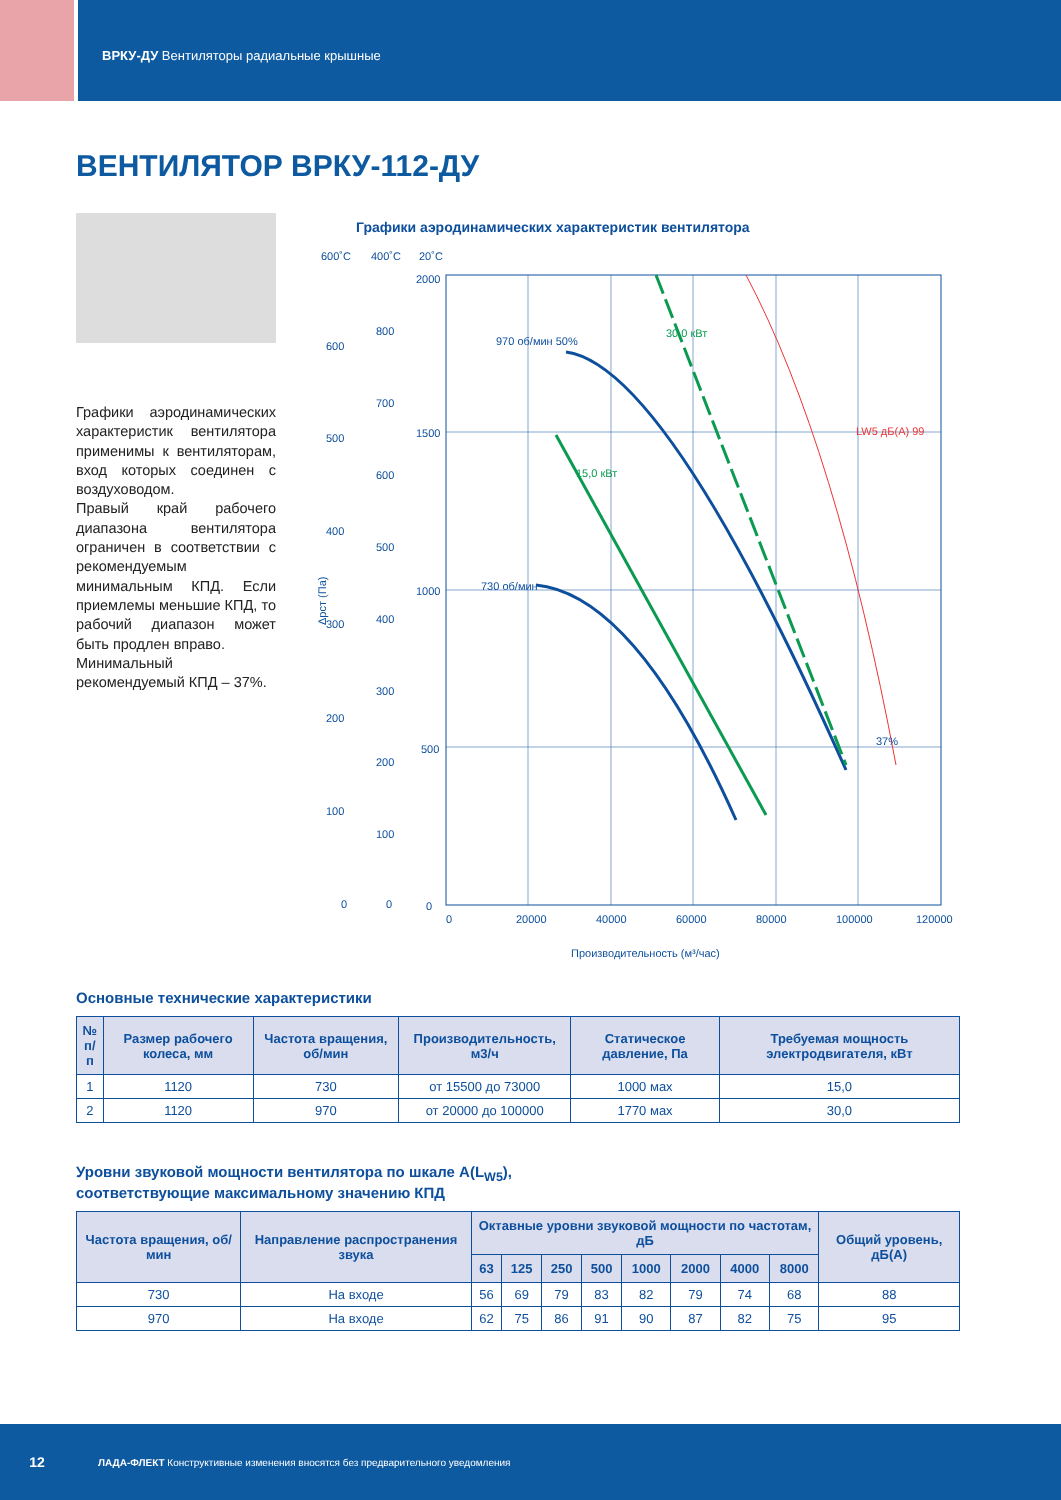ВРКУ-ДУ Вентиляторы радиальные крышные
ВЕНТИЛЯТОР ВРКУ-112-ДУ
Графики аэродинамических характеристик вентилятора применимы к вентиляторам, вход которых соединен с воздуховодом.
Правый край рабочего диапазона вентилятора ограничен в соответствии с рекомендуемым минимальным КПД. Если приемлемы меньшие КПД, то рабочий диапазон может быть продлен вправо.
Минимальный рекомендуемый КПД – 37%.
Графики аэродинамических характеристик вентилятора
600˚C
400˚C
20˚C
2000
1500
1000
500
0
0
20000
40000
60000
80000
100000
120000
600
500
400
300
200
100
0
800
700
600
500
400
300
200
100
0
Δpст (Па)
970 об/мин 50%
730 об/мин
30,0 кВт
15,0 кВт
37%
LW5 дБ(А) 99
Производительность (м³/час)
Основные технические характеристики
| № п/п | Размер рабочего колеса, мм | Частота вращения, об/мин | Производительность, м3/ч | Статическое давление, Па | Требуемая мощность электродвигателя, кВт |
| --- | --- | --- | --- | --- | --- |
| 1 | 1120 | 730 | от 15500 до 73000 | 1000 мах | 15,0 |
| 2 | 1120 | 970 | от 20000 до 100000 | 1770 мах | 30,0 |
Уровни звуковой мощности вентилятора по шкале А(L<sub>W5</sub>),
соответствующие максимальному значению КПД
| Частота вращения, об/мин | Направление распространения звука | Октавные уровни звуковой мощности по частотам, дБ | | | | | | | | Общий уровень, дБ(А) |
| --- | --- | --- | --- | --- | --- | --- | --- | --- | --- | --- |
| | | 63 | 125 | 250 | 500 | 1000 | 2000 | 4000 | 8000 | |
| 730 | На входе | 56 | 69 | 79 | 83 | 82 | 79 | 74 | 68 | 88 |
| 970 | На входе | 62 | 75 | 86 | 91 | 90 | 87 | 82 | 75 | 95 |
12 ЛАДА-ФЛЕКТ Конструктивные изменения вносятся без предварительного уведомления